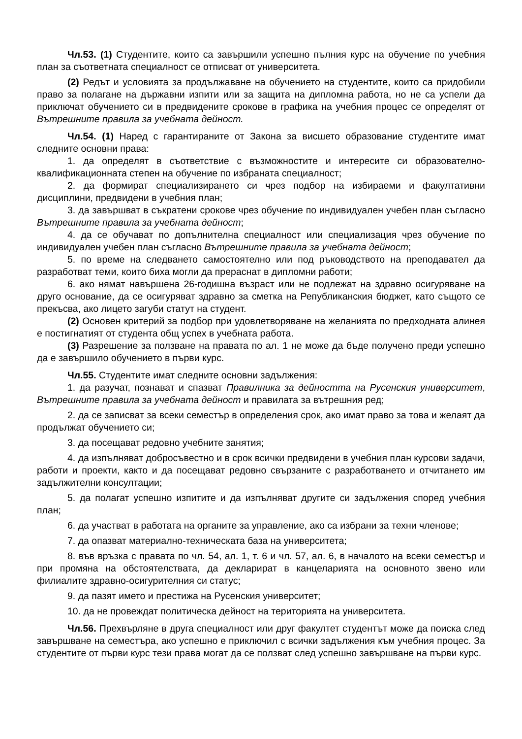Чл.53. (1) Студентите, които са завършили успешно пълния курс на обучение по учебния план за съответната специалност се отписват от университета.
(2) Редът и условията за продължаване на обучението на студентите, които са придобили право за полагане на държавни изпити или за защита на дипломна работа, но не са успели да приключат обучението си в предвидените срокове в графика на учебния процес се определят от Вътрешните правила за учебната дейност.
Чл.54. (1) Наред с гарантираните от Закона за висшето образование студентите имат следните основни права:
1. да определят в съответствие с възможностите и интересите си образователно-квалификационната степен на обучение по избраната специалност;
2. да формират специализирането си чрез подбор на избираеми и факултативни дисциплини, предвидени в учебния план;
3. да завършват в съкратени срокове чрез обучение по индивидуален учебен план съгласно Вътрешните правила за учебната дейност;
4. да се обучават по допълнителна специалност или специализация чрез обучение по индивидуален учебен план съгласно Вътрешните правила за учебната дейност;
5. по време на следването самостоятелно или под ръководството на преподавател да разработват теми, които биха могли да прераснат в дипломни работи;
6. ако нямат навършена 26-годишна възраст или не подлежат на здравно осигуряване на друго основание, да се осигуряват здравно за сметка на Републиканския бюджет, като същото се прекъсва, ако лицето загуби статут на студент.
(2) Основен критерий за подбор при удовлетворяване на желанията по предходната алинея е постигнатият от студента общ успех в учебната работа.
(3) Разрешение за ползване на правата по ал. 1 не може да бъде получено преди успешно да е завършило обучението в първи курс.
Чл.55. Студентите имат следните основни задължения:
1. да разучат, познават и спазват Правилника за дейността на Русенския университет, Вътрешните правила за учебната дейност и правилата за вътрешния ред;
2. да се записват за всеки семестър в определения срок, ако имат право за това и желаят да продължат обучението си;
3. да посещават редовно учебните занятия;
4. да изпълняват добросъвестно и в срок всички предвидени в учебния план курсови задачи, работи и проекти, както и да посещават редовно свързаните с разработването и отчитането им задължителни консултации;
5. да полагат успешно изпитите и да изпълняват другите си задължения според учебния план;
6. да участват в работата на органите за управление, ако са избрани за техни членове;
7. да опазват материално-техническата база на университета;
8. във връзка с правата по чл. 54, ал. 1, т. 6 и чл. 57, ал. 6, в началото на всеки семестър и при промяна на обстоятелствата, да декларират в канцеларията на основното звено или филиалите здравно-осигурителния си статус;
9. да пазят името и престижа на Русенския университет;
10. да не провеждат политическа дейност на територията на университета.
Чл.56. Прехвърляне в друга специалност или друг факултет студентът може да поиска след завършване на семестъра, ако успешно е приключил с всички задължения към учебния процес. За студентите от първи курс тези права могат да се ползват след успешно завършване на първи курс.